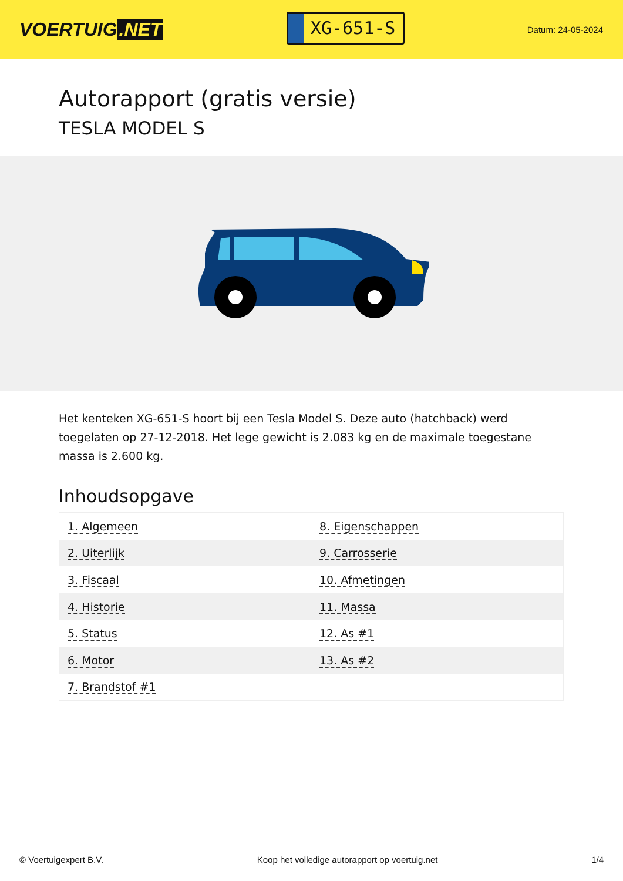VOERTUIG.NET
XG-651-S
Datum: 24-05-2024
Autorapport (gratis versie)
TESLA MODEL S
Het kenteken XG-651-S hoort bij een Tesla Model S. Deze auto (hatchback) werd toegelaten op 27-12-2018. Het lege gewicht is 2.083 kg en de maximale toegestane massa is 2.600 kg.
Inhoudsopgave
| 1. Algemeen | 8. Eigenschappen |
| 2. Uiterlijk | 9. Carrosserie |
| 3. Fiscaal | 10. Afmetingen |
| 4. Historie | 11. Massa |
| 5. Status | 12. As #1 |
| 6. Motor | 13. As #2 |
| 7. Brandstof #1 | |
© Voertuigexpert B.V. Koop het volledige autorapport op voertuig.net 1/4